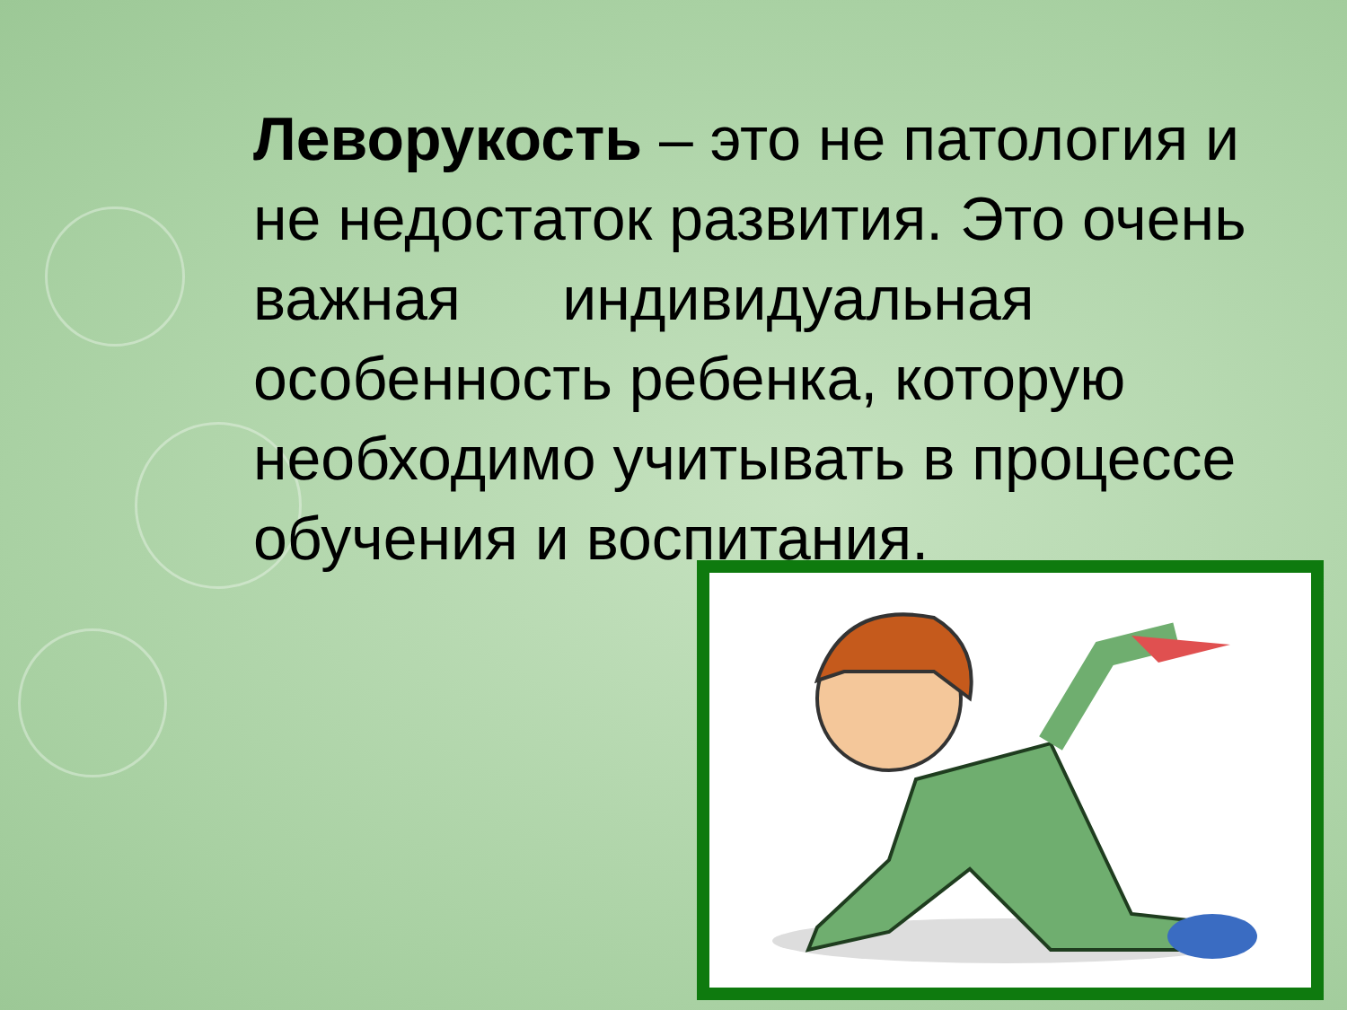Леворукость – это не патология и не недостаток развития. Это очень важная индивидуальная особенность ребенка, которую необходимо учитывать в процессе обучения и воспитания.